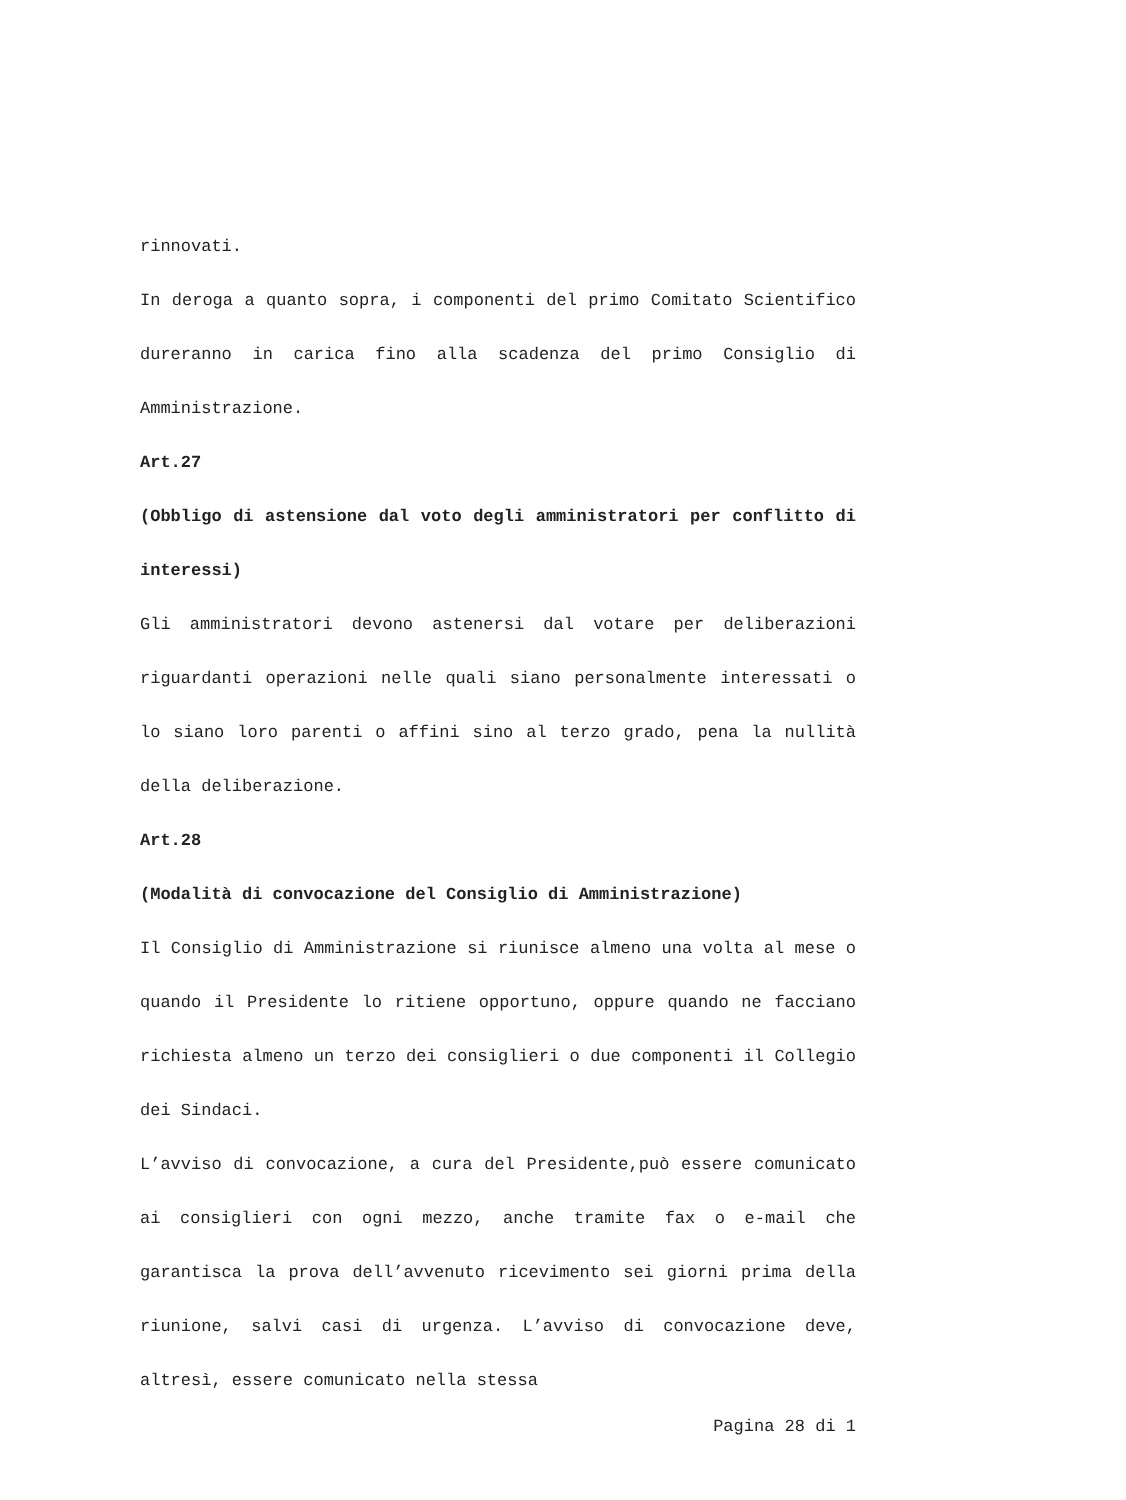rinnovati.
In deroga a quanto sopra, i componenti del primo Comitato Scientifico dureranno in carica fino alla scadenza del primo Consiglio di Amministrazione.
Art.27
(Obbligo di astensione dal voto degli amministratori per conflitto di interessi)
Gli amministratori devono astenersi dal votare per deliberazioni riguardanti operazioni nelle quali siano personalmente interessati o lo siano loro parenti o affini sino al terzo grado, pena la nullità della deliberazione.
Art.28
(Modalità di convocazione del Consiglio di Amministrazione)
Il Consiglio di Amministrazione si riunisce almeno una volta al mese o quando il Presidente lo ritiene opportuno, oppure quando ne facciano richiesta almeno un terzo dei consiglieri o due componenti il Collegio dei Sindaci.
L’avviso di convocazione, a cura del Presidente,può essere comunicato ai consiglieri con ogni mezzo, anche tramite fax o e-mail che garantisca la prova dell’avvenuto ricevimento sei giorni prima della riunione, salvi casi di urgenza. L’avviso di convocazione deve, altresì, essere comunicato nella stessa
Pagina 28 di 1